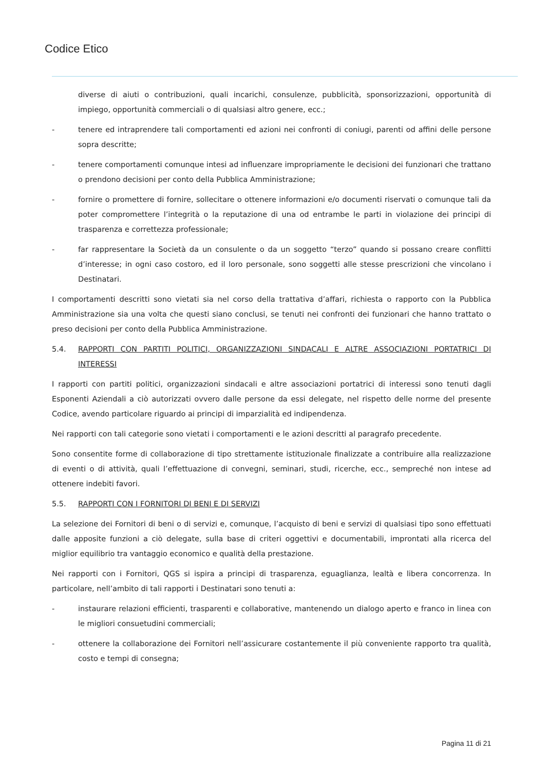Codice Etico
diverse di aiuti o contribuzioni, quali incarichi, consulenze, pubblicità, sponsorizzazioni, opportunità di impiego, opportunità commerciali o di qualsiasi altro genere, ecc.;
- tenere ed intraprendere tali comportamenti ed azioni nei confronti di coniugi, parenti od affini delle persone sopra descritte;
- tenere comportamenti comunque intesi ad influenzare impropriamente le decisioni dei funzionari che trattano o prendono decisioni per conto della Pubblica Amministrazione;
- fornire o promettere di fornire, sollecitare o ottenere informazioni e/o documenti riservati o comunque tali da poter compromettere l’integrità o la reputazione di una od entrambe le parti in violazione dei principi di trasparenza e correttezza professionale;
- far rappresentare la Società da un consulente o da un soggetto “terzo” quando si possano creare conflitti d’interesse; in ogni caso costoro, ed il loro personale, sono soggetti alle stesse prescrizioni che vincolano i Destinatari.
I comportamenti descritti sono vietati sia nel corso della trattativa d’affari, richiesta o rapporto con la Pubblica Amministrazione sia una volta che questi siano conclusi, se tenuti nei confronti dei funzionari che hanno trattato o preso decisioni per conto della Pubblica Amministrazione.
5.4. RAPPORTI CON PARTITI POLITICI, ORGANIZZAZIONI SINDACALI E ALTRE ASSOCIAZIONI PORTATRICI DI INTERESSI
I rapporti con partiti politici, organizzazioni sindacali e altre associazioni portatrici di interessi sono tenuti dagli Esponenti Aziendali a ciò autorizzati ovvero dalle persone da essi delegate, nel rispetto delle norme del presente Codice, avendo particolare riguardo ai principi di imparzialità ed indipendenza.
Nei rapporti con tali categorie sono vietati i comportamenti e le azioni descritti al paragrafo precedente.
Sono consentite forme di collaborazione di tipo strettamente istituzionale finalizzate a contribuire alla realizzazione di eventi o di attività, quali l’effettuazione di convegni, seminari, studi, ricerche, ecc., sempreché non intese ad ottenere indebiti favori.
5.5. RAPPORTI CON I FORNITORI DI BENI E DI SERVIZI
La selezione dei Fornitori di beni o di servizi e, comunque, l’acquisto di beni e servizi di qualsiasi tipo sono effettuati dalle apposite funzioni a ciò delegate, sulla base di criteri oggettivi e documentabili, improntati alla ricerca del miglior equilibrio tra vantaggio economico e qualità della prestazione.
Nei rapporti con i Fornitori, QGS si ispira a principi di trasparenza, eguaglianza, lealtà e libera concorrenza. In particolare, nell’ambito di tali rapporti i Destinatari sono tenuti a:
- instaurare relazioni efficienti, trasparenti e collaborative, mantenendo un dialogo aperto e franco in linea con le migliori consuetudini commerciali;
- ottenere la collaborazione dei Fornitori nell’assicurare costantemente il più conveniente rapporto tra qualità, costo e tempi di consegna;
Pagina 11 di 21